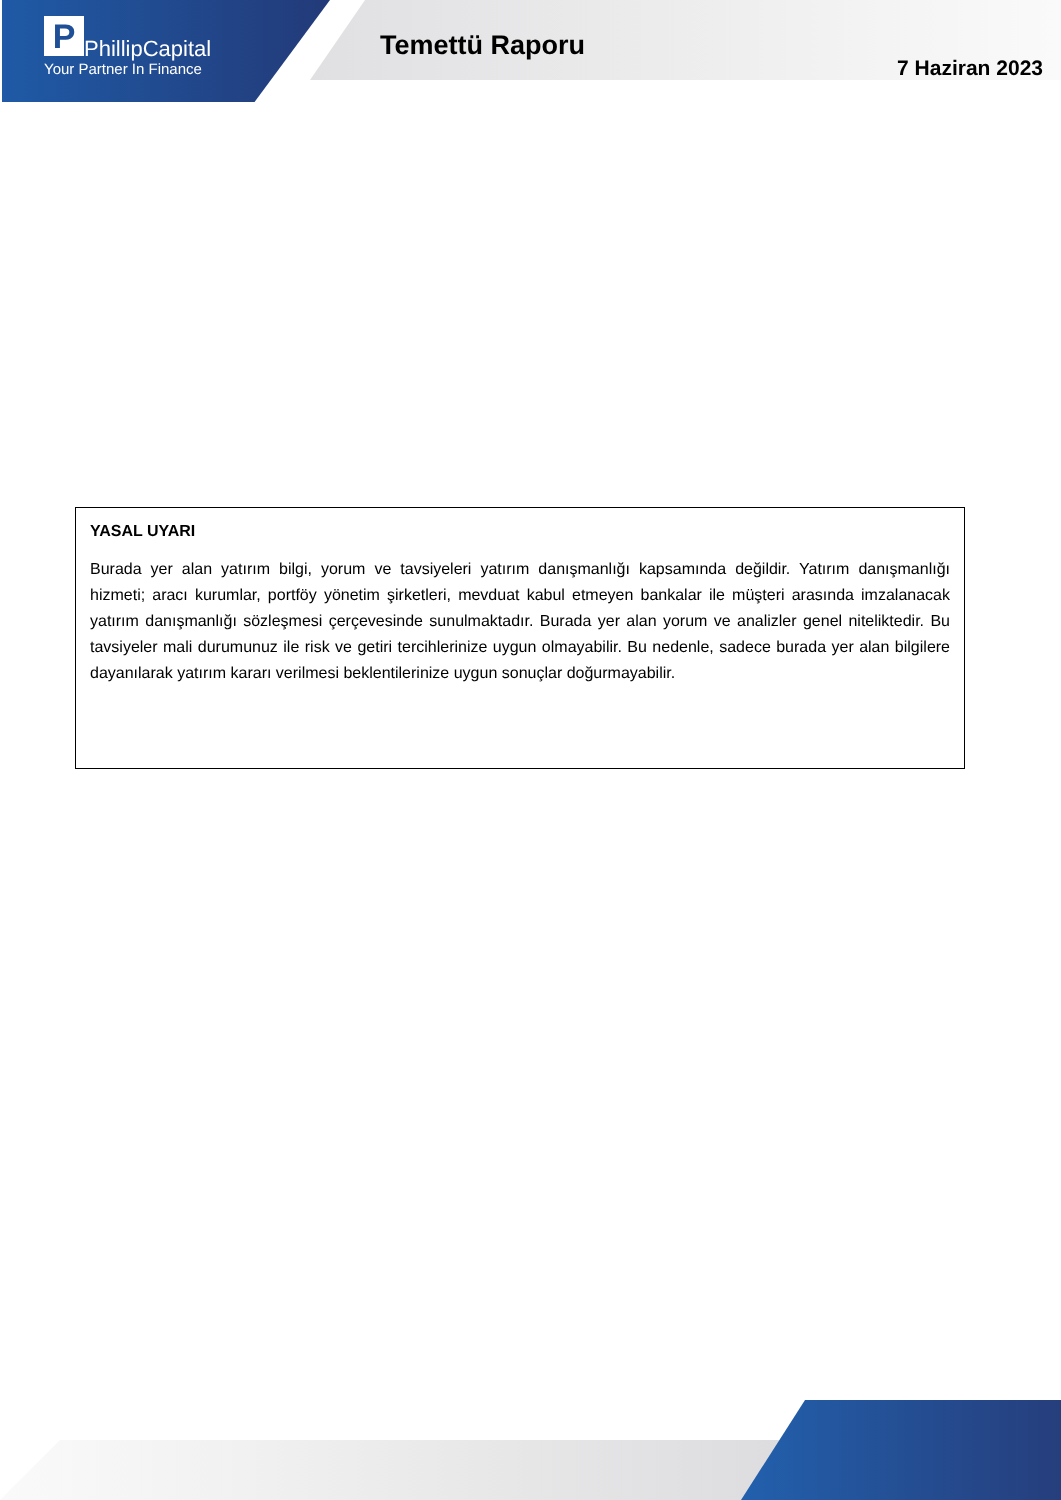P PhillipCapital
Your Partner In Finance
Temettü Raporu
7 Haziran 2023
YASAL UYARI
Burada yer alan yatırım bilgi, yorum ve tavsiyeleri yatırım danışmanlığı kapsamında değildir. Yatırım danışmanlığı hizmeti; aracı kurumlar, portföy yönetim şirketleri, mevduat kabul etmeyen bankalar ile müşteri arasında imzalanacak yatırım danışmanlığı sözleşmesi çerçevesinde sunulmaktadır. Burada yer alan yorum ve analizler genel niteliktedir. Bu tavsiyeler mali durumunuz ile risk ve getiri tercihlerinize uygun olmayabilir. Bu nedenle, sadece burada yer alan bilgilere dayanılarak yatırım kararı verilmesi beklentilerinize uygun sonuçlar doğurmayabilir.